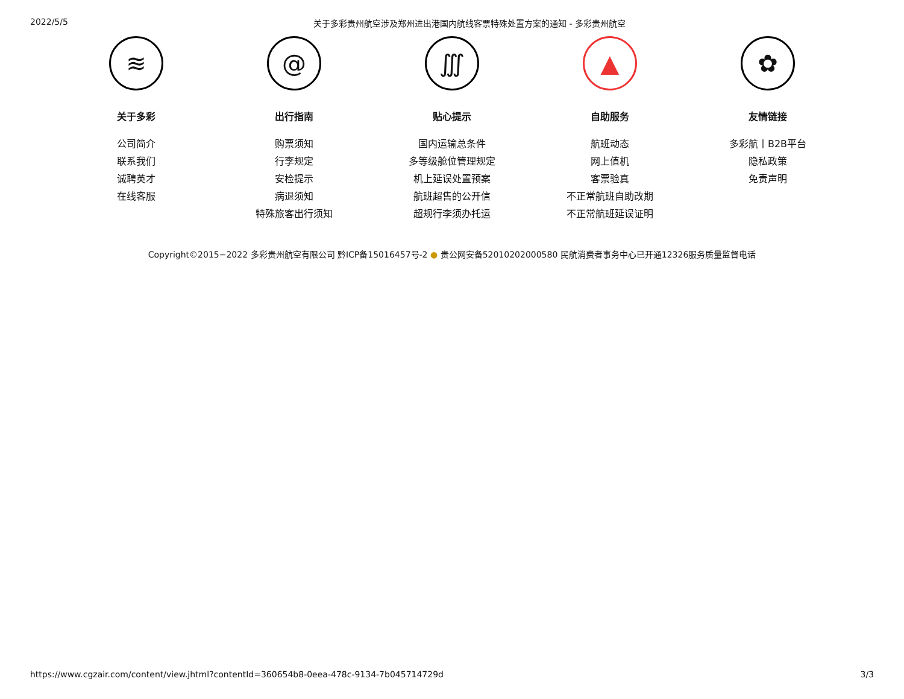2022/5/5 关于多彩贵州航空涉及郑州进出港国内航线客票特殊处置方案的通知 - 多彩贵州航空
≋
关于多彩
公司简介
联系我们
诚聘英才
在线客服
@
出行指南
购票须知
行李规定
安检提示
病退须知
特殊旅客出行须知
∭
贴心提示
国内运输总条件
多等级舱位管理规定
机上延误处置预案
航班超售的公开信
超规行李须办托运
▲
自助服务
航班动态
网上值机
客票验真
不正常航班自助改期
不正常航班延误证明
✿
友情链接
多彩航丨B2B平台
隐私政策
免责声明
Copyright©2015−2022 多彩贵州航空有限公司 黔ICP备15016457号-2 ● 贵公网安备52010202000580 民航消费者事务中心已开通12326服务质量监督电话
https://www.cgzair.com/content/view.jhtml?contentId=360654b8-0eea-478c-9134-7b045714729d 3/3